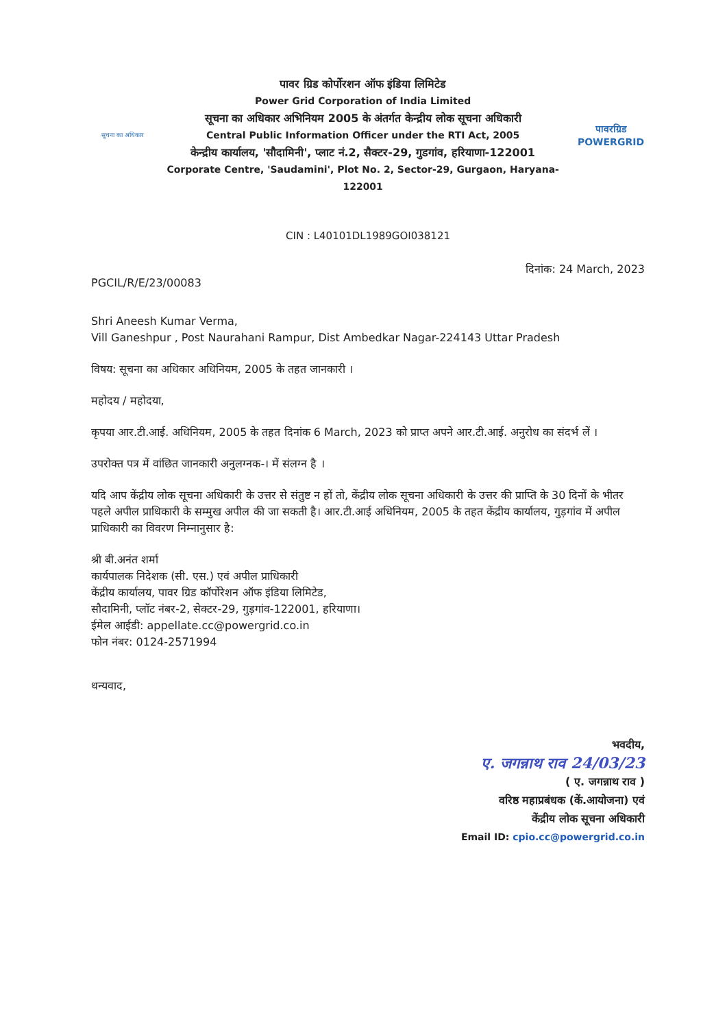सूचना का अधिकार
पावर ग्रिड कोर्पोरशन ऑफ इंडिया लिमिटेड
Power Grid Corporation of India Limited
सूचना का अधिकार अभिनियम 2005 के अंतर्गत केन्द्रीय लोक सूचना अधिकारी
Central Public Information Officer under the RTI Act, 2005
केन्द्रीय कार्यालय, 'सौदामिनी', प्लाट नं.2, सैक्टर-29, गुडगांव, हरियाणा-122001
Corporate Centre, 'Saudamini', Plot No. 2, Sector-29, Gurgaon, Haryana-122001
पावरग्रिड
POWERGRID
CIN : L40101DL1989GOI038121
PGCIL/R/E/23/00083
दिनांक: 24 March, 2023
Shri Aneesh Kumar Verma,
Vill Ganeshpur , Post Naurahani Rampur, Dist Ambedkar Nagar-224143 Uttar Pradesh
विषय: सूचना का अधिकार अधिनियम, 2005 के तहत जानकारी ।
महोदय / महोदया,
कृपया आर.टी.आई. अधिनियम, 2005 के तहत दिनांक 6 March, 2023 को प्राप्त अपने आर.टी.आई. अनुरोध का संदर्भ लें ।
उपरोक्त पत्र में वांछित जानकारी अनुलग्नक-। में संलग्न है ।
यदि आप केंद्रीय लोक सूचना अधिकारी के उत्तर से संतुष्ट न हों तो, केंद्रीय लोक सूचना अधिकारी के उत्तर की प्राप्ति के 30 दिनों के भीतर पहले अपील प्राधिकारी के सम्मुख अपील की जा सकती है। आर.टी.आई अधिनियम, 2005 के तहत केंद्रीय कार्यालय, गुड़गांव में अपील प्राधिकारी का विवरण निम्नानुसार है:
श्री बी.अनंत शर्मा
कार्यपालक निदेशक (सी. एस.) एवं अपील प्राधिकारी
केंद्रीय कार्यालय, पावर ग्रिड कॉर्पोरेशन ऑफ इंडिया लिमिटेड,
सौदामिनी, प्लॉट नंबर-2, सेक्टर-29, गुड़गांव-122001, हरियाणा।
ईमेल आईडी: appellate.cc@powergrid.co.in
फोन नंबर: 0124-2571994
धन्यवाद,
भवदीय,
ए. जगन्नाथ राव 24/03/23
( ए. जगन्नाथ राव )
वरिष्ठ महाप्रबंधक (कें.आयोजना) एवं
केंद्रीय लोक सूचना अधिकारी
Email ID: cpio.cc@powergrid.co.in